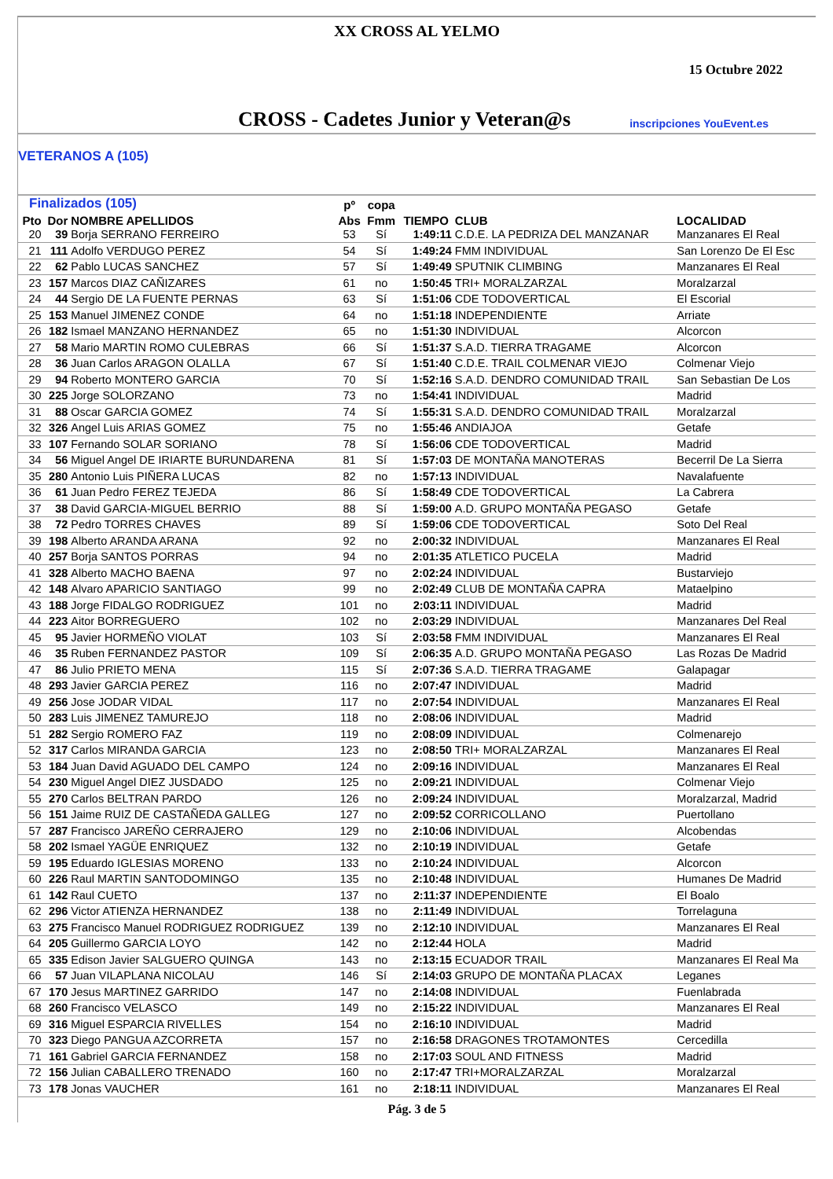XX CROSS AL YELMO
15 Octubre 2022
CROSS - Cadetes Junior y Veteran@s inscripciones YouEvent.es
VETERANOS A (105)
| Finalizados (105) | | | pº | copa | | | |
| --- | --- | --- | --- | --- | --- | --- | --- |
| Pto | Dor | NOMBRE APELLIDOS | Abs | Fmm | TIEMPO | CLUB | LOCALIDAD |
| 20 | 39 | Borja SERRANO FERREIRO | 53 | Sí | 1:49:11 | C.D.E. LA PEDRIZA DEL MANZANAR | Manzanares El Real |
| 21 | 111 | Adolfo VERDUGO PEREZ | 54 | Sí | 1:49:24 | FMM INDIVIDUAL | San Lorenzo De El Esc |
| 22 | 62 | Pablo LUCAS SANCHEZ | 57 | Sí | 1:49:49 | SPUTNIK CLIMBING | Manzanares El Real |
| 23 | 157 | Marcos DIAZ CAÑIZARES | 61 | no | 1:50:45 | TRI+ MORALZARZAL | Moralzarzal |
| 24 | 44 | Sergio DE LA FUENTE PERNAS | 63 | Sí | 1:51:06 | CDE TODOVERTICAL | El Escorial |
| 25 | 153 | Manuel JIMENEZ CONDE | 64 | no | 1:51:18 | INDEPENDIENTE | Arriate |
| 26 | 182 | Ismael MANZANO HERNANDEZ | 65 | no | 1:51:30 | INDIVIDUAL | Alcorcon |
| 27 | 58 | Mario MARTIN ROMO CULEBRAS | 66 | Sí | 1:51:37 | S.A.D. TIERRA TRAGAME | Alcorcon |
| 28 | 36 | Juan Carlos ARAGON OLALLA | 67 | Sí | 1:51:40 | C.D.E. TRAIL COLMENAR VIEJO | Colmenar Viejo |
| 29 | 94 | Roberto MONTERO GARCIA | 70 | Sí | 1:52:16 | S.A.D. DENDRO COMUNIDAD TRAIL | San Sebastian De Los |
| 30 | 225 | Jorge SOLORZANO | 73 | no | 1:54:41 | INDIVIDUAL | Madrid |
| 31 | 88 | Oscar GARCIA GOMEZ | 74 | Sí | 1:55:31 | S.A.D. DENDRO COMUNIDAD TRAIL | Moralzarzal |
| 32 | 326 | Angel Luis ARIAS GOMEZ | 75 | no | 1:55:46 | ANDIAJOA | Getafe |
| 33 | 107 | Fernando SOLAR SORIANO | 78 | Sí | 1:56:06 | CDE TODOVERTICAL | Madrid |
| 34 | 56 | Miguel Angel DE IRIARTE BURUNDARENA | 81 | Sí | 1:57:03 | DE MONTAÑA MANOTERAS | Becerril De La Sierra |
| 35 | 280 | Antonio Luis PIÑERA LUCAS | 82 | no | 1:57:13 | INDIVIDUAL | Navalafuente |
| 36 | 61 | Juan Pedro FEREZ TEJEDA | 86 | Sí | 1:58:49 | CDE TODOVERTICAL | La Cabrera |
| 37 | 38 | David GARCIA-MIGUEL BERRIO | 88 | Sí | 1:59:00 | A.D. GRUPO MONTAÑA PEGASO | Getafe |
| 38 | 72 | Pedro TORRES CHAVES | 89 | Sí | 1:59:06 | CDE TODOVERTICAL | Soto Del Real |
| 39 | 198 | Alberto ARANDA ARANA | 92 | no | 2:00:32 | INDIVIDUAL | Manzanares El Real |
| 40 | 257 | Borja SANTOS PORRAS | 94 | no | 2:01:35 | ATLETICO PUCELA | Madrid |
| 41 | 328 | Alberto MACHO BAENA | 97 | no | 2:02:24 | INDIVIDUAL | Bustarviejo |
| 42 | 148 | Alvaro APARICIO SANTIAGO | 99 | no | 2:02:49 | CLUB DE MONTAÑA CAPRA | Mataelpino |
| 43 | 188 | Jorge FIDALGO RODRIGUEZ | 101 | no | 2:03:11 | INDIVIDUAL | Madrid |
| 44 | 223 | Aitor BORREGUERO | 102 | no | 2:03:29 | INDIVIDUAL | Manzanares Del Real |
| 45 | 95 | Javier HORMEÑO VIOLAT | 103 | Sí | 2:03:58 | FMM INDIVIDUAL | Manzanares El Real |
| 46 | 35 | Ruben FERNANDEZ PASTOR | 109 | Sí | 2:06:35 | A.D. GRUPO MONTAÑA PEGASO | Las Rozas De Madrid |
| 47 | 86 | Julio PRIETO MENA | 115 | Sí | 2:07:36 | S.A.D. TIERRA TRAGAME | Galapagar |
| 48 | 293 | Javier GARCIA PEREZ | 116 | no | 2:07:47 | INDIVIDUAL | Madrid |
| 49 | 256 | Jose JODAR VIDAL | 117 | no | 2:07:54 | INDIVIDUAL | Manzanares El Real |
| 50 | 283 | Luis JIMENEZ TAMUREJO | 118 | no | 2:08:06 | INDIVIDUAL | Madrid |
| 51 | 282 | Sergio ROMERO FAZ | 119 | no | 2:08:09 | INDIVIDUAL | Colmenarejo |
| 52 | 317 | Carlos MIRANDA GARCIA | 123 | no | 2:08:50 | TRI+ MORALZARZAL | Manzanares El Real |
| 53 | 184 | Juan David AGUADO DEL CAMPO | 124 | no | 2:09:16 | INDIVIDUAL | Manzanares El Real |
| 54 | 230 | Miguel Angel DIEZ JUSDADO | 125 | no | 2:09:21 | INDIVIDUAL | Colmenar Viejo |
| 55 | 270 | Carlos BELTRAN PARDO | 126 | no | 2:09:24 | INDIVIDUAL | Moralzarzal, Madrid |
| 56 | 151 | Jaime RUIZ DE CASTAÑEDA GALLEG | 127 | no | 2:09:52 | CORRICOLLANO | Puertollano |
| 57 | 287 | Francisco JAREÑO CERRAJERO | 129 | no | 2:10:06 | INDIVIDUAL | Alcobendas |
| 58 | 202 | Ismael YAGÜE ENRIQUEZ | 132 | no | 2:10:19 | INDIVIDUAL | Getafe |
| 59 | 195 | Eduardo IGLESIAS MORENO | 133 | no | 2:10:24 | INDIVIDUAL | Alcorcon |
| 60 | 226 | Raul MARTIN SANTODOMINGO | 135 | no | 2:10:48 | INDIVIDUAL | Humanes De Madrid |
| 61 | 142 | Raul CUETO | 137 | no | 2:11:37 | INDEPENDIENTE | El Boalo |
| 62 | 296 | Victor ATIENZA HERNANDEZ | 138 | no | 2:11:49 | INDIVIDUAL | Torrelaguna |
| 63 | 275 | Francisco Manuel RODRIGUEZ RODRIGUEZ | 139 | no | 2:12:10 | INDIVIDUAL | Manzanares El Real |
| 64 | 205 | Guillermo GARCIA LOYO | 142 | no | 2:12:44 | HOLA | Madrid |
| 65 | 335 | Edison Javier SALGUERO QUINGA | 143 | no | 2:13:15 | ECUADOR TRAIL | Manzanares El Real Ma |
| 66 | 57 | Juan VILAPLANA NICOLAU | 146 | Sí | 2:14:03 | GRUPO DE MONTAÑA PLACAX | Leganes |
| 67 | 170 | Jesus MARTINEZ GARRIDO | 147 | no | 2:14:08 | INDIVIDUAL | Fuenlabrada |
| 68 | 260 | Francisco VELASCO | 149 | no | 2:15:22 | INDIVIDUAL | Manzanares El Real |
| 69 | 316 | Miguel ESPARCIA RIVELLES | 154 | no | 2:16:10 | INDIVIDUAL | Madrid |
| 70 | 323 | Diego PANGUA AZCORRETA | 157 | no | 2:16:58 | DRAGONES TROTAMONTES | Cercedilla |
| 71 | 161 | Gabriel GARCIA FERNANDEZ | 158 | no | 2:17:03 | SOUL AND FITNESS | Madrid |
| 72 | 156 | Julian CABALLERO TRENADO | 160 | no | 2:17:47 | TRI+MORALZARZAL | Moralzarzal |
| 73 | 178 | Jonas VAUCHER | 161 | no | 2:18:11 | INDIVIDUAL | Manzanares El Real |
Pág. 3 de 5